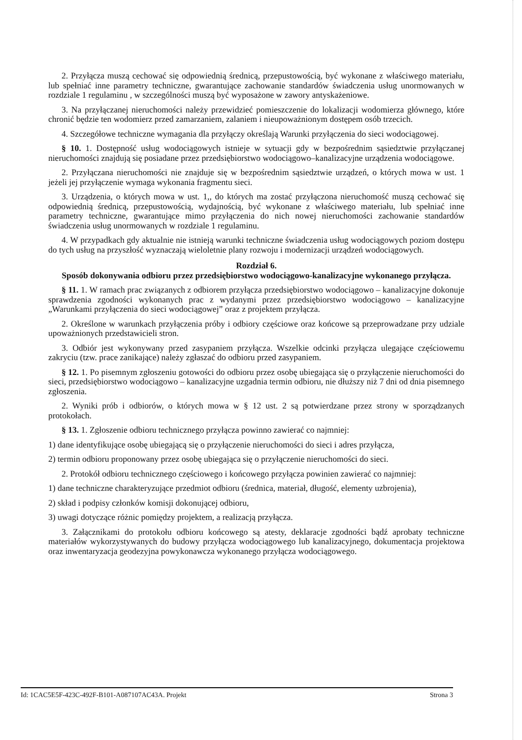2. Przyłącza muszą cechować się odpowiednią średnicą, przepustowością, być wykonane z właściwego materiału, lub spełniać inne parametry techniczne, gwarantujące zachowanie standardów świadczenia usług unormowanych w rozdziale 1 regulaminu , w szczególności muszą być wyposażone w zawory antyskażeniowe.
3. Na przyłączanej nieruchomości należy przewidzieć pomieszczenie do lokalizacji wodomierza głównego, które chronić będzie ten wodomierz przed zamarzaniem, zalaniem i nieupoważnionym dostępem osób trzecich.
4. Szczegółowe techniczne wymagania dla przyłączy określają Warunki przyłączenia do sieci wodociągowej.
§ 10. 1. Dostępność usług wodociągowych istnieje w sytuacji gdy w bezpośrednim sąsiedztwie przyłączanej nieruchomości znajdują się posiadane przez przedsiębiorstwo wodociągowo–kanalizacyjne urządzenia wodociągowe.
2. Przyłączana nieruchomości nie znajduje się w bezpośrednim sąsiedztwie urządzeń, o których mowa w ust. 1 jeżeli jej przyłączenie wymaga wykonania fragmentu sieci.
3. Urządzenia, o których mowa w ust. 1,, do których ma zostać przyłączona nieruchomość muszą cechować się odpowiednią średnicą, przepustowością, wydajnością, być wykonane z właściwego materiału, lub spełniać inne parametry techniczne, gwarantujące mimo przyłączenia do nich nowej nieruchomości zachowanie standardów świadczenia usług unormowanych w rozdziale 1 regulaminu.
4. W przypadkach gdy aktualnie nie istnieją warunki techniczne świadczenia usług wodociągowych poziom dostępu do tych usług na przyszłość wyznaczają wieloletnie plany rozwoju i modernizacji urządzeń wodociągowych.
Rozdział 6.
Sposób dokonywania odbioru przez przedsiębiorstwo wodociągowo-kanalizacyjne wykonanego przyłącza.
§ 11. 1. W ramach prac związanych z odbiorem przyłącza przedsiębiorstwo wodociągowo – kanalizacyjne dokonuje sprawdzenia zgodności wykonanych prac z wydanymi przez przedsiębiorstwo wodociągowo – kanalizacyjne „Warunkami przyłączenia do sieci wodociągowej” oraz z projektem przyłącza.
2. Określone w warunkach przyłączenia próby i odbiory częściowe oraz końcowe są przeprowadzane przy udziale upoważnionych przedstawicieli stron.
3. Odbiór jest wykonywany przed zasypaniem przyłącza. Wszelkie odcinki przyłącza ulegające częściowemu zakryciu (tzw. prace zanikające) należy zgłaszać do odbioru przed zasypaniem.
§ 12. 1. Po pisemnym zgłoszeniu gotowości do odbioru przez osobę ubiegająca się o przyłączenie nieruchomości do sieci, przedsiębiorstwo wodociągowo – kanalizacyjne uzgadnia termin odbioru, nie dłuższy niż 7 dni od dnia pisemnego zgłoszenia.
2. Wyniki prób i odbiorów, o których mowa w § 12 ust. 2 są potwierdzane przez strony w sporządzanych protokołach.
§ 13. 1. Zgłoszenie odbioru technicznego przyłącza powinno zawierać co najmniej:
1) dane identyfikujące osobę ubiegającą się o przyłączenie nieruchomości do sieci i adres przyłącza,
2) termin odbioru proponowany przez osobę ubiegająca się o przyłączenie nieruchomości do sieci.
2. Protokół odbioru technicznego częściowego i końcowego przyłącza powinien zawierać co najmniej:
1) dane techniczne charakteryzujące przedmiot odbioru (średnica, materiał, długość, elementy uzbrojenia),
2) skład i podpisy członków komisji dokonującej odbioru,
3) uwagi dotyczące różnic pomiędzy projektem, a realizacją przyłącza.
3. Załącznikami do protokołu odbioru końcowego są atesty, deklaracje zgodności bądź aprobaty techniczne materiałów wykorzystywanych do budowy przyłącza wodociągowego lub kanalizacyjnego, dokumentacja projektowa oraz inwentaryzacja geodezyjna powykonawcza wykonanego przyłącza wodociągowego.
Id: 1CAC5E5F-423C-492F-B101-A087107AC43A. Projekt Strona 3